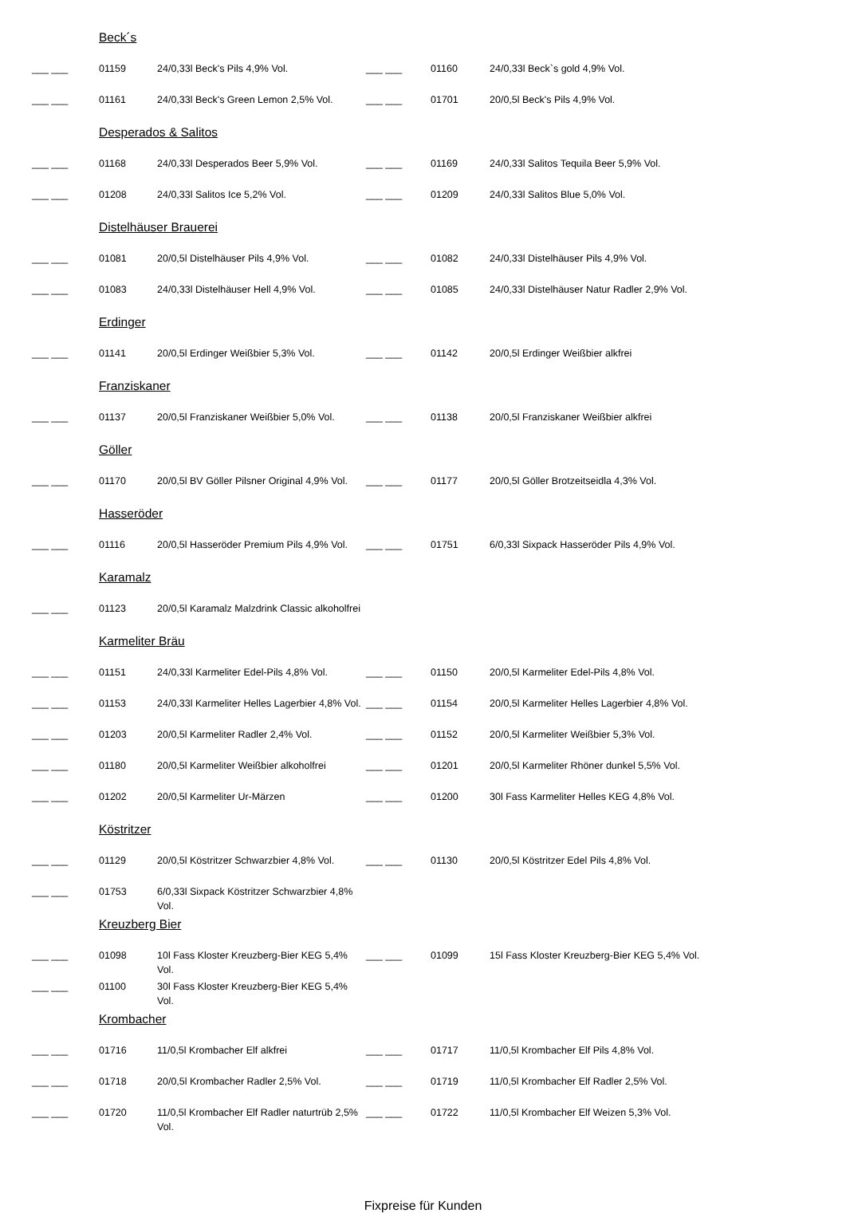| | Beck´s | | | | |
| ___ ___ | 01159 | 24/0,33l Beck's Pils 4,9% Vol. | ___ ___ | 01160 | 24/0,33l Beck`s gold 4,9% Vol. |
| ___ ___ | 01161 | 24/0,33l Beck's Green Lemon 2,5% Vol. | ___ ___ | 01701 | 20/0,5l Beck's Pils 4,9% Vol. |
| | Desperados & Salitos | | | | |
| ___ ___ | 01168 | 24/0,33l Desperados Beer 5,9% Vol. | ___ ___ | 01169 | 24/0,33l Salitos Tequila Beer 5,9% Vol. |
| ___ ___ | 01208 | 24/0,33l Salitos Ice 5,2% Vol. | ___ ___ | 01209 | 24/0,33l Salitos Blue 5,0% Vol. |
| | Distelhäuser Brauerei | | | | |
| ___ ___ | 01081 | 20/0,5l Distelhäuser Pils 4,9% Vol. | ___ ___ | 01082 | 24/0,33l Distelhäuser Pils 4,9% Vol. |
| ___ ___ | 01083 | 24/0,33l Distelhäuser Hell 4,9% Vol. | ___ ___ | 01085 | 24/0,33l Distelhäuser Natur Radler 2,9% Vol. |
| | Erdinger | | | | |
| ___ ___ | 01141 | 20/0,5l Erdinger Weißbier 5,3% Vol. | ___ ___ | 01142 | 20/0,5l Erdinger Weißbier alkfrei |
| | Franziskaner | | | | |
| ___ ___ | 01137 | 20/0,5l Franziskaner Weißbier 5,0% Vol. | ___ ___ | 01138 | 20/0,5l Franziskaner Weißbier alkfrei |
| | Göller | | | | |
| ___ ___ | 01170 | 20/0,5l BV Göller Pilsner Original 4,9% Vol. | ___ ___ | 01177 | 20/0,5l Göller Brotzeitseidla 4,3% Vol. |
| | Hasseröder | | | | |
| ___ ___ | 01116 | 20/0,5l Hasseröder Premium Pils 4,9% Vol. | ___ ___ | 01751 | 6/0,33l Sixpack Hasseröder Pils 4,9% Vol. |
| | Karamalz | | | | |
| ___ ___ | 01123 | 20/0,5l Karamalz Malzdrink Classic alkoholfrei | | | |
| | Karmeliter Bräu | | | | |
| ___ ___ | 01151 | 24/0,33l Karmeliter Edel-Pils 4,8% Vol. | ___ ___ | 01150 | 20/0,5l Karmeliter Edel-Pils 4,8% Vol. |
| ___ ___ | 01153 | 24/0,33l Karmeliter Helles Lagerbier 4,8% Vol. | ___ ___ | 01154 | 20/0,5l Karmeliter Helles Lagerbier 4,8% Vol. |
| ___ ___ | 01203 | 20/0,5l Karmeliter Radler 2,4% Vol. | ___ ___ | 01152 | 20/0,5l Karmeliter Weißbier 5,3% Vol. |
| ___ ___ | 01180 | 20/0,5l Karmeliter Weißbier alkoholfrei | ___ ___ | 01201 | 20/0,5l Karmeliter Rhöner dunkel 5,5% Vol. |
| ___ ___ | 01202 | 20/0,5l Karmeliter Ur-Märzen | ___ ___ | 01200 | 30l Fass Karmeliter Helles KEG 4,8% Vol. |
| | Köstritzer | | | | |
| ___ ___ | 01129 | 20/0,5l Köstritzer Schwarzbier 4,8% Vol. | ___ ___ | 01130 | 20/0,5l Köstritzer Edel Pils 4,8% Vol. |
| ___ ___ | 01753 | 6/0,33l Sixpack Köstritzer Schwarzbier 4,8% Vol. | | | |
| | Kreuzberg Bier | | | | |
| ___ ___ | 01098 | 10l Fass Kloster Kreuzberg-Bier KEG 5,4% Vol. | ___ ___ | 01099 | 15l Fass Kloster Kreuzberg-Bier KEG 5,4% Vol. |
| ___ ___ | 01100 | 30l Fass Kloster Kreuzberg-Bier KEG 5,4% Vol. | | | |
| | Krombacher | | | | |
| ___ ___ | 01716 | 11/0,5l Krombacher Elf alkfrei | ___ ___ | 01717 | 11/0,5l Krombacher Elf Pils 4,8% Vol. |
| ___ ___ | 01718 | 20/0,5l Krombacher Radler 2,5% Vol. | ___ ___ | 01719 | 11/0,5l Krombacher Elf Radler 2,5% Vol. |
| ___ ___ | 01720 | 11/0,5l Krombacher Elf Radler naturtrüb 2,5% Vol. | ___ ___ | 01722 | 11/0,5l Krombacher Elf Weizen 5,3% Vol. |
Fixpreise für Kunden